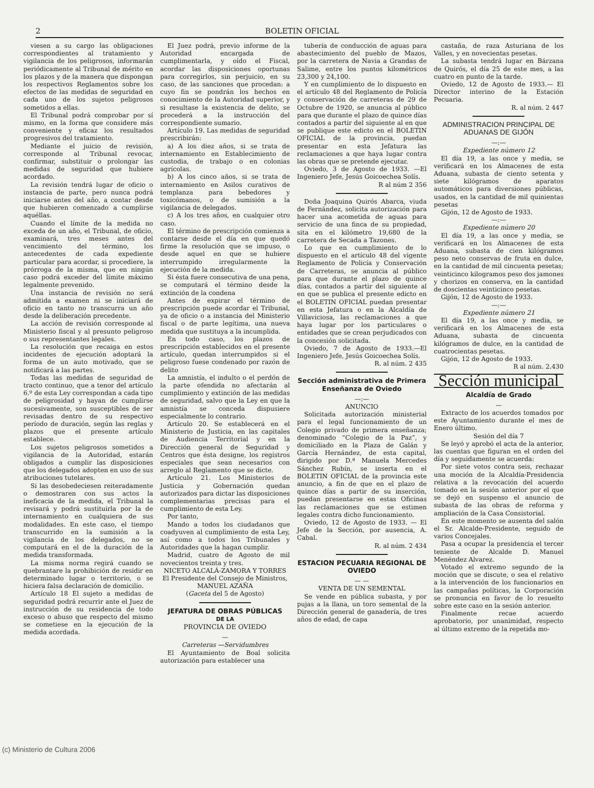2 BOLETIN OFICIAL
viesen a su cargo las obligaciones correspondientes al tratamiento y vigilancia de los peligrosos, informarán periódicamente al Tribunal de mérito en los plazos y de la manera que dispongan los respectivos Reglamentos sobre los efectos de las medidas de seguridad en cada uno de los sujetos peligrosos sometidos a ellas.
El Tribunal podrá comprobar por sí mismo, en la forma que considere más conveniente y eficaz los resultados progresivos del tratamiento.
Mediante el juicio de revisión, corresponde al Tribunal revocar, confirmar, substituir o prolongar las medidas de seguridad que hubiere acordado.
La revisión tendrá lugar de oficio o instancia de parte, pero nunca podrá iniciarse antes del año, a contar desde que hubieren comenzado a cumplirse aquéllas.
Cuando el límite de la medida no exceda de un año, el Tribunal, de oficio, examinará, tres meses antes del vencimiento del término, los antecedentes de cada expediente particular para acordar, si procediere, la prórroga de la misma, que en ningún caso podrá exceder del límite máximo legalmente prevenido.
Una instancia de revisión no será admitida a examen ni se iniciará de oficio en tanto no transcurra un año desde la deliberación precedente.
La acción de revisión corresponde al Ministerio fiscal y al presunto peligroso o sus representantes legales.
La resolución que recaiga en estos incidentes de ejecución adoptará la forma de un auto motivado, que se notificará a las partes.
Todas las medidas de seguridad de tracto continuo, que a tenor del artículo 6.º de esta Ley correspondan a cada tipo de peligrosidad y hayan de cumplirse sucesivamente, son susceptibles de ser revisadas dentro de su respectivo período de duración, según las reglas y plazos que el presente artículo establece.
Los sujetos peligrosos sometidos a vigilancia de la Autoridad, estarán obligados a cumplir las disposiciones que los delegados adopten en uso de sus atribuciones tutelares.
Si las desobedeciesen reiteradamente o demostraren con sus actos la ineficacia de la medida, el Tribunal la revisará y podrá sustituirla por la de internamiento en cualquiera de sus modalidades. En este caso, el tiempo transcurrido en la sumisión a la vigilancia de los delegados, no se computará en el de la duración de la medida transformada.
La misma norma regirá cuando se quebrantare la prohibición de residir en determinado lugar o territorio, o se hiciera falsa declaración de domicilio.
Artículo 18 El sujeto a medidas de seguridad podrá recurrir ante el Juez de instrucción de su residencia de todo exceso o abuso que respecto del mismo se cometiese en la ejecución de la medida acordada.
El Juez podrá, previo informe de la Autoridad encargada de cumplimentarla, y oído el Fiscal, acordar las disposiciones oportunas para corregirlos, sin perjuicio, en su caso, de las sanciones que procedan: a cuyo fin se pondrán los hechos en conocimiento de la Autoridad superior, y si resultase la existencia de delito, se procederá a la instrucción del correspondiente sumario.
Artículo 19. Las medidas de seguridad prescribirán:
a) A los diez años, si se trata de internamiento en Establecimiento de custodia, de trabajo o en colonias agrícolas.
b) A los cinco años, si se trata de internamiento en Asilos curativos de templanza para bebedores y toxicómanos, o de sumisión a la vigilancia de delegados.
c) A los tres años, en cualquier otro caso.
El término de prescripción comienza a contarse desde el día en que quedó firme la resolución que se impuso, o desde aquel en que se hubiere interrumpido irregularmente la ejecución de la medida.
Si ésta fuere consecutiva de una pena, se computará el término desde la extinción de la condena
Antes de expirar el término de prescripción puede acordar el Tribunal, ya de oficio o a instancia del Ministerio fiscal o de parte legítima, una nueva medida que sustituya a la incumplida.
En todo caso, los plazos de prescripción establecidos en el presente artículo, quedan interrumpidos si el peligroso fuese condenado por razón de delito
La amnistía, el indulto o el perdón de la parte ofendida no afectarán al cumplimiento y extinción de las medidas de seguridad, salvo que la Ley en que la amnistía se conceda dispusiere especialmente lo contrario.
Artículo 20. Se establecerá en el Ministerio de Justicia, en las capitales de Audiencia Territorial y en la Dirección general de Seguridad y Centros que ésta designe, los registros especiales que sean necesarios con arreglo al Reglamento que se dicte.
Artículo 21. Los Ministerios de Justicia y Gobernación quedan autorizados para dictar las disposiciones complementarias precisas para el cumplimiento de esta Ley.
Por tanto,
Mando a todos los ciudadanos que coadyuven al cumplimiento de esta Ley, así como a todos los Tribunales y Autoridades que la hagan cumplir.
Madrid, cuatro de Agosto de mil novecientos treinta y tres.
NICETO ALCALÁ-ZAMORA Y TORRES
El Presidente del Consejo de Ministros,
MANUEL AZAÑA
(Gaceta del 5 de Agosto)
JEFATURA DE OBRAS PÚBLICAS
DE LA
PROVINCIA DE OVIEDO
—
Carreteras —Servidumbres
El Ayuntamiento de Boal solicita autorización para establecer una
tubería de conducción de aguas para abastecimiento del pueblo de Mazos, por la carretera de Navia a Grandas de Salime, entre los puntos kilométricos 23,300 y 24,100.
Y en cumplimiento de lo dispuesto en el artículo 48 del Reglamento de Policía y conservación de carreteras de 29 de Octubre de 1920, se anuncia al público para que durante el plazo de quince días contados a partir del siguiente al en que se publique este edicto en el BOLETIN OFICIAL de la provincia, puedan presentar en esta Jefatura las reclamaciones a que haya lugar contra las obras que se pretende ejecutar.
Oviedo, 3 de Agosto de 1933. —El Ingeniero Jefe, Jesús Goicoechea Solís.
R al núm 2 356
Doña Joaquina Quirós Abarca, viuda de Fernández, solicita autorización para hacer una acometida de aguas para servicio de una finca de su propiedad, sita en el kilómetro 19,680 de la carretera de Secada a Tazones.
Lo que en cumplimiento de lo dispuesto en el artículo 48 del vigente Reglamento de Policía y Conservación de Carreteras, se anuncia al público para que durante el plazo de quince días, contados a partir del siguiente al en que se publica el presente edicto en el BOLETIN OFICIAL puedan presentar en esta Jefatura o en la Alcaldía de Villaviciosa, las reclamaciones a que haya lugar por los particulares o entidades que se crean perjudicados con la concesión solicitada.
Oviedo, 7 de Agosto de 1933.—El Ingeniero Jefe, Jesús Goicoechea Solís.
R. al núm. 2 435
Sección administrativa de Primera Enseñanza de Oviedo
—:—
ANUNCIO
Solicitada autorización ministerial para el legal funcionamiento de un Colegio privado de primera enseñanza; denominado “Colegio de la Paz”, y domiciliado en la Plaza de Galán y García Hernández, de esta capital, dirigido por D.ª Manuela Mercedes Sánchez Rubín, se inserta en el BOLETIN OFICIAL de la provincia este anuncio, a fin de que en el plazo de quince días a partir de su inserción, puedan presentarse en estas Oficinas las reclamaciones que se estimen legales contra dicho funcionamiento.
Oviedo, 12 de Agosto de 1933. — El Jefe de la Sección, por ausencia, A. Cabal.
R. al núm. 2 434
ESTACION PECUARIA REGIONAL DE OVIEDO
— —
VENTA DE UN SEMENTAL
Se vende en pública subasta, y por pujas a la llana, un toro semental de la Dirección general de ganadería, de tres años de edad, de capa
castaña, de raza Asturiana de los Valles, y en novecientas pesetas.
La subasta tendrá lugar en Bárzana de Quirós, el día 25 de este mes, a las cuatro en punto de la tarde.
Oviedo, 12 de Agosto de 1933.— El Director interino de la Estación Pecuaria.
R. al núm. 2 447
ADMINISTRACION PRINCIPAL DE ADUANAS DE GIJÓN
—:—
Expediente número 12
El día 19, a las once y media, se verificará en los Almacenes de esta Aduana, subasta de ciento setenta y siete kilógramos de aparatos automáticos para diversiones públicas, usados, en la cantidad de mil quinientas pesetas
Gijón, 12 de Agosto de 1933.
—:—
Expediente número 20
El día 19, a las once y media, se verificará en los Almacenes de esta Aduana, subasta de cien kilógramos peso neto conservas de fruta en dulce, en la cantidad de mil cincuenta pesetas; veinticinco kilogramos peso dos jamones y chorizos en conserva, en la cantidad de doscientas veinticinco pesetas.
Gijón, 12 de Agosto de 1933.
—:—
Expediente número 21
El día 19, a las once y media, se verificará en los Almacenes de esta Aduana, subasta de cincuenta kilógramos de dulce, en la cantidad de cuatrocientas pesetas.
Gijón, 12 de Agosto de 1933.
R al núm. 2.430
Sección municipal
Alcaldía de Grado
—
Extracto de los acuerdos tomados por este Ayuntamiento durante el mes de Enero último.
Sesión del día 7
Se leyó y aprobó el acta de la anterior, las cuentas que figuran en el orden del día y seguidamente se acuerda:
Por siete votos contra seis, rechazar una moción de la Alcaldía-Presidencia relativa a la revocación del acuerdo tomado en la sesión anterior por el que se dejó en suspenso el anuncio de subasta de las obras de reforma y ampliación de la Casa Consistorial.
En este momento se ausenta del salón el Sr. Alcalde-Presidente, seguido de varios Concejales.
Pasa a ocupar la presidencia el tercer teniente de Alcalde D. Manuel Menéndez Alvarez.
Votado el extremo segundo de la moción que se discute, o sea el relativo a la intervención de los funcionarios en las campañas políticas, la Corporación se pronuncia en favor de lo resuelto sobre este caso en la sesión anterior.
Finalmente recae acuerdo aprobatorio, por unanimidad, respecto al último extremo de la repetida mo-
(c) Ministerio de Cultura 2006